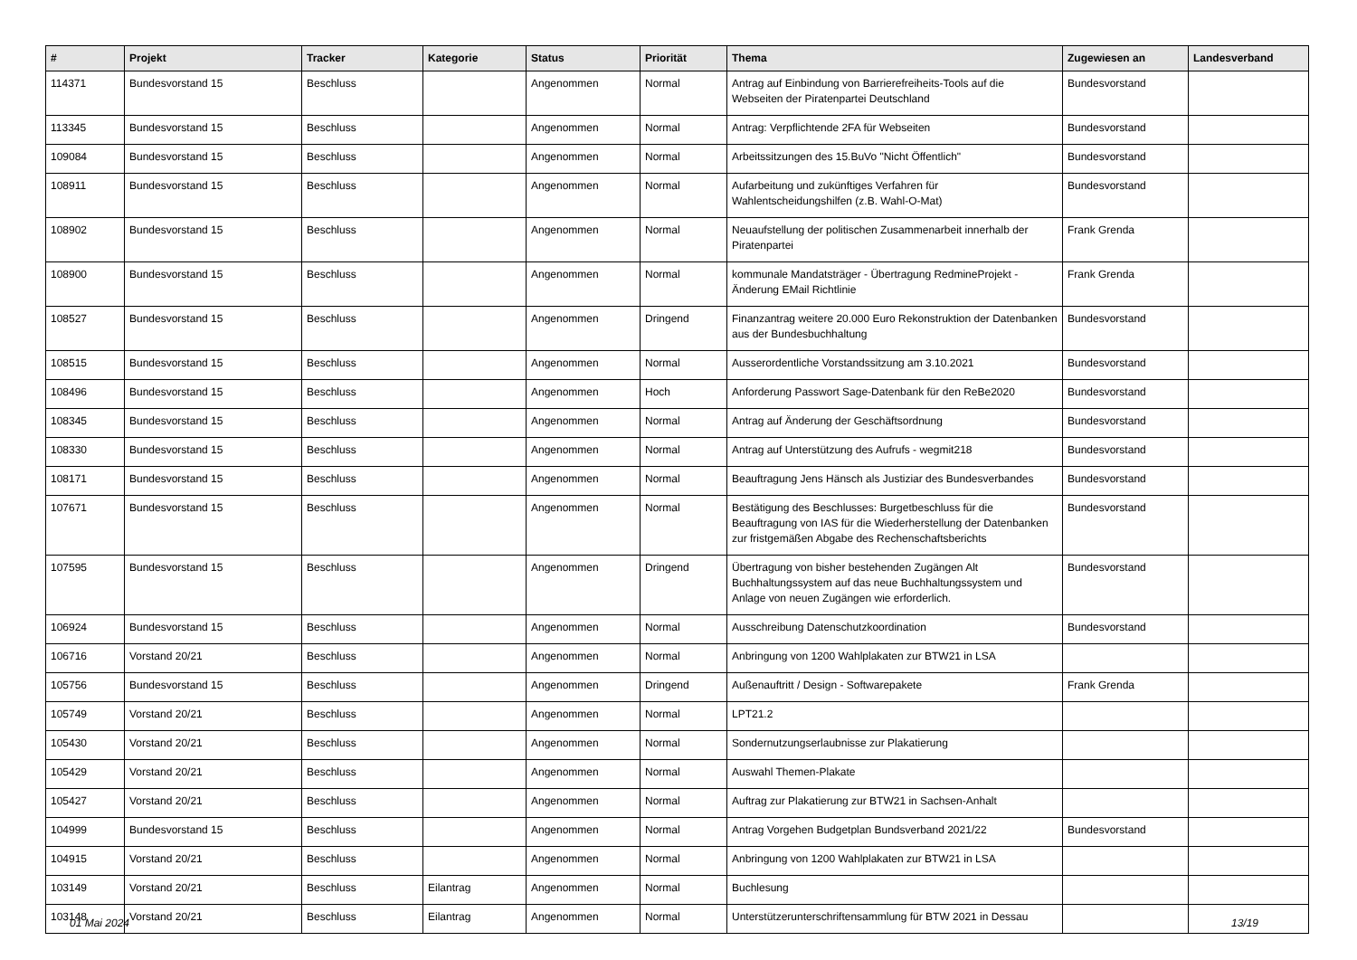| # | Projekt | Tracker | Kategorie | Status | Priorität | Thema | Zugewiesen an | Landesverband |
| --- | --- | --- | --- | --- | --- | --- | --- | --- |
| 114371 | Bundesvorstand 15 | Beschluss | | Angenommen | Normal | Antrag auf Einbindung von Barrierefreiheits-Tools auf die Webseiten der Piratenpartei Deutschland | Bundesvorstand | |
| 113345 | Bundesvorstand 15 | Beschluss | | Angenommen | Normal | Antrag: Verpflichtende 2FA für Webseiten | Bundesvorstand | |
| 109084 | Bundesvorstand 15 | Beschluss | | Angenommen | Normal | Arbeitssitzungen des 15.BuVo "Nicht Öffentlich" | Bundesvorstand | |
| 108911 | Bundesvorstand 15 | Beschluss | | Angenommen | Normal | Aufarbeitung und zukünftiges Verfahren für Wahlentscheidungshilfen (z.B. Wahl-O-Mat) | Bundesvorstand | |
| 108902 | Bundesvorstand 15 | Beschluss | | Angenommen | Normal | Neuaufstellung der politischen Zusammenarbeit innerhalb der Piratenpartei | Frank Grenda | |
| 108900 | Bundesvorstand 15 | Beschluss | | Angenommen | Normal | kommunale Mandatsträger - Übertragung RedmineProjekt - Änderung EMail Richtlinie | Frank Grenda | |
| 108527 | Bundesvorstand 15 | Beschluss | | Angenommen | Dringend | Finanzantrag weitere 20.000 Euro Rekonstruktion der Datenbanken aus der Bundesbuchhaltung | Bundesvorstand | |
| 108515 | Bundesvorstand 15 | Beschluss | | Angenommen | Normal | Ausserordentliche Vorstandssitzung am 3.10.2021 | Bundesvorstand | |
| 108496 | Bundesvorstand 15 | Beschluss | | Angenommen | Hoch | Anforderung Passwort Sage-Datenbank für den ReBe2020 | Bundesvorstand | |
| 108345 | Bundesvorstand 15 | Beschluss | | Angenommen | Normal | Antrag auf Änderung der Geschäftsordnung | Bundesvorstand | |
| 108330 | Bundesvorstand 15 | Beschluss | | Angenommen | Normal | Antrag auf Unterstützung des Aufrufs - wegmit218 | Bundesvorstand | |
| 108171 | Bundesvorstand 15 | Beschluss | | Angenommen | Normal | Beauftragung Jens Hänsch als Justiziar des Bundesverbandes | Bundesvorstand | |
| 107671 | Bundesvorstand 15 | Beschluss | | Angenommen | Normal | Bestätigung des Beschlusses: Burgetbeschluss für die Beauftragung von IAS für die Wiederherstellung der Datenbanken zur fristgemäßen Abgabe des Rechenschaftsberichts | Bundesvorstand | |
| 107595 | Bundesvorstand 15 | Beschluss | | Angenommen | Dringend | Übertragung von bisher bestehenden Zugängen Alt Buchhaltungssystem auf das neue Buchhaltungssystem und Anlage von neuen Zugängen wie erforderlich. | Bundesvorstand | |
| 106924 | Bundesvorstand 15 | Beschluss | | Angenommen | Normal | Ausschreibung Datenschutzkoordination | Bundesvorstand | |
| 106716 | Vorstand 20/21 | Beschluss | | Angenommen | Normal | Anbringung von 1200 Wahlplakaten zur BTW21 in LSA | | |
| 105756 | Bundesvorstand 15 | Beschluss | | Angenommen | Dringend | Außenauftritt / Design - Softwarepakete | Frank Grenda | |
| 105749 | Vorstand 20/21 | Beschluss | | Angenommen | Normal | LPT21.2 | | |
| 105430 | Vorstand 20/21 | Beschluss | | Angenommen | Normal | Sondernutzungserlaubnisse zur Plakatierung | | |
| 105429 | Vorstand 20/21 | Beschluss | | Angenommen | Normal | Auswahl Themen-Plakate | | |
| 105427 | Vorstand 20/21 | Beschluss | | Angenommen | Normal | Auftrag zur Plakatierung zur BTW21 in Sachsen-Anhalt | | |
| 104999 | Bundesvorstand 15 | Beschluss | | Angenommen | Normal | Antrag Vorgehen Budgetplan Bundsverband 2021/22 | Bundesvorstand | |
| 104915 | Vorstand 20/21 | Beschluss | | Angenommen | Normal | Anbringung von 1200 Wahlplakaten zur BTW21 in LSA | | |
| 103149 | Vorstand 20/21 | Beschluss | Eilantrag | Angenommen | Normal | Buchlesung | | |
| 103148 | Vorstand 20/21 | Beschluss | Eilantrag | Angenommen | Normal | Unterstützerunterschriftensammlung für BTW 2021 in Dessau | | |
01 Mai 2024 13/19